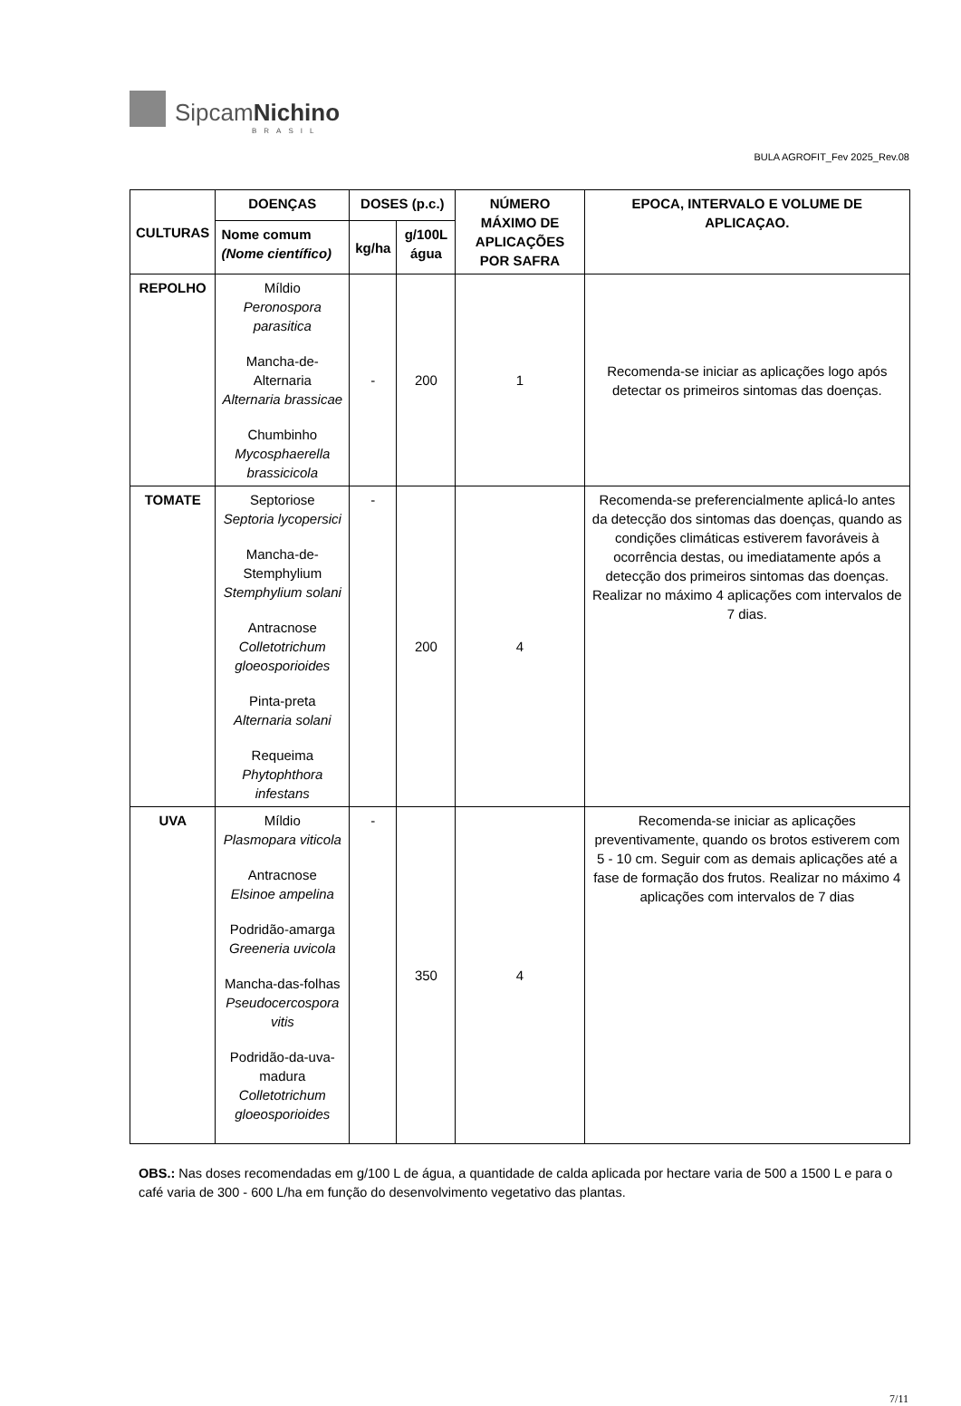Sipcam Nichino
BRASIL
BULA AGROFIT_Fev 2025_Rev.08
| CULTURAS | DOENÇAS | DOSES (p.c.) | | NÚMERO MÁXIMO DE APLICAÇÕES POR SAFRA | EPOCA, INTERVALO E VOLUME DE APLICAÇAO. |
| --- | --- | --- | --- | --- | --- |
| | Nome comum (Nome científico) | kg/ha | g/100L água | | |
| REPOLHO | Míldio Peronospora parasitica Mancha-de-Alternaria Alternaria brassicae Chumbinho Mycosphaerella brassicicola | - | 200 | 1 | Recomenda-se iniciar as aplicações logo após detectar os primeiros sintomas das doenças. |
| TOMATE | Septoriose Septoria lycopersici Mancha-de-Stemphylium Stemphylium solani Antracnose Colletotrichum gloeosporioides Pinta-preta Alternaria solani Requeima Phytophthora infestans | - | 200 | 4 | Recomenda-se preferencialmente aplicá-lo antes da detecção dos sintomas das doenças, quando as condições climáticas estiverem favoráveis à ocorrência destas, ou imediatamente após a detecção dos primeiros sintomas das doenças. Realizar no máximo 4 aplicações com intervalos de 7 dias. |
| UVA | Míldio Plasmopara viticola Antracnose Elsinoe ampelina Podridão-amarga Greeneria uvicola Mancha-das-folhas Pseudocercospora vitis Podridão-da-uva-madura Colletotrichum gloeosporioides | - | 350 | 4 | Recomenda-se iniciar as aplicações preventivamente, quando os brotos estiverem com 5 - 10 cm. Seguir com as demais aplicações até a fase de formação dos frutos. Realizar no máximo 4 aplicações com intervalos de 7 dias |
OBS.: Nas doses recomendadas em g/100 L de água, a quantidade de calda aplicada por hectare varia de 500 a 1500 L e para o café varia de 300 - 600 L/ha em função do desenvolvimento vegetativo das plantas.
7/11